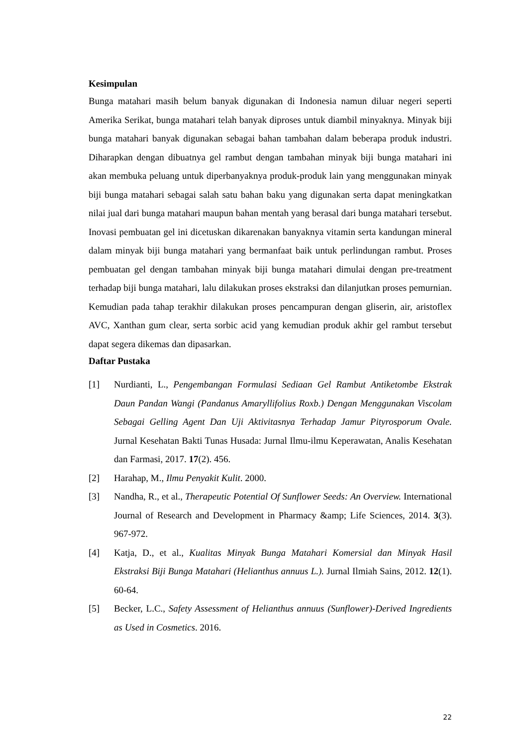Kesimpulan
Bunga matahari masih belum banyak digunakan di Indonesia namun diluar negeri seperti Amerika Serikat, bunga matahari telah banyak diproses untuk diambil minyaknya. Minyak biji bunga matahari banyak digunakan sebagai bahan tambahan dalam beberapa produk industri. Diharapkan dengan dibuatnya gel rambut dengan tambahan minyak biji bunga matahari ini akan membuka peluang untuk diperbanyaknya produk-produk lain yang menggunakan minyak biji bunga matahari sebagai salah satu bahan baku yang digunakan serta dapat meningkatkan nilai jual dari bunga matahari maupun bahan mentah yang berasal dari bunga matahari tersebut. Inovasi pembuatan gel ini dicetuskan dikarenakan banyaknya vitamin serta kandungan mineral dalam minyak biji bunga matahari yang bermanfaat baik untuk perlindungan rambut. Proses pembuatan gel dengan tambahan minyak biji bunga matahari dimulai dengan pre-treatment terhadap biji bunga matahari, lalu dilakukan proses ekstraksi dan dilanjutkan proses pemurnian. Kemudian pada tahap terakhir dilakukan proses pencampuran dengan gliserin, air, aristoflex AVC, Xanthan gum clear, serta sorbic acid yang kemudian produk akhir gel rambut tersebut dapat segera dikemas dan dipasarkan.
Daftar Pustaka
[1] Nurdianti, L., Pengembangan Formulasi Sediaan Gel Rambut Antiketombe Ekstrak Daun Pandan Wangi (Pandanus Amaryllifolius Roxb.) Dengan Menggunakan Viscolam Sebagai Gelling Agent Dan Uji Aktivitasnya Terhadap Jamur Pityrosporum Ovale. Jurnal Kesehatan Bakti Tunas Husada: Jurnal Ilmu-ilmu Keperawatan, Analis Kesehatan dan Farmasi, 2017. 17(2). 456.
[2] Harahap, M., Ilmu Penyakit Kulit. 2000.
[3] Nandha, R., et al., Therapeutic Potential Of Sunflower Seeds: An Overview. International Journal of Research and Development in Pharmacy &amp; Life Sciences, 2014. 3(3). 967-972.
[4] Katja, D., et al., Kualitas Minyak Bunga Matahari Komersial dan Minyak Hasil Ekstraksi Biji Bunga Matahari (Helianthus annuus L.). Jurnal Ilmiah Sains, 2012. 12(1). 60-64.
[5] Becker, L.C., Safety Assessment of Helianthus annuus (Sunflower)-Derived Ingredients as Used in Cosmetics. 2016.
22